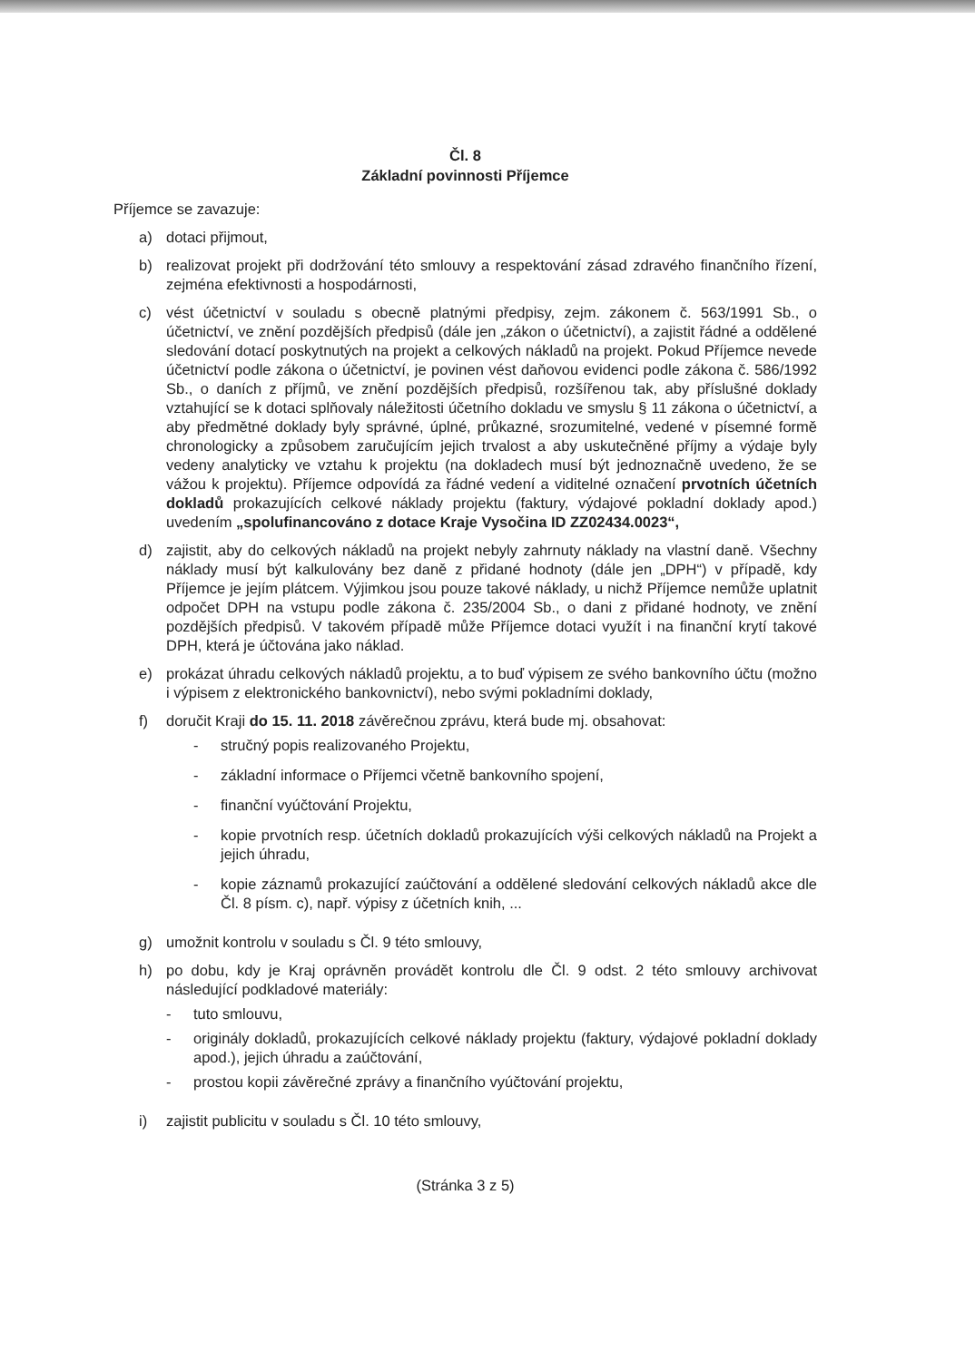Čl. 8
Základní povinnosti Příjemce
Příjemce se zavazuje:
a) dotaci přijmout,
b) realizovat projekt při dodržování této smlouvy a respektování zásad zdravého finančního řízení, zejména efektivnosti a hospodárnosti,
c) vést účetnictví v souladu s obecně platnými předpisy, zejm. zákonem č. 563/1991 Sb., o účetnictví, ve znění pozdějších předpisů (dále jen „zákon o účetnictví), a zajistit řádné a oddělené sledování dotací poskytnutých na projekt a celkových nákladů na projekt. Pokud Příjemce nevede účetnictví podle zákona o účetnictví, je povinen vést daňovou evidenci podle zákona č. 586/1992 Sb., o daních z příjmů, ve znění pozdějších předpisů, rozšířenou tak, aby příslušné doklady vztahující se k dotaci splňovaly náležitosti účetního dokladu ve smyslu § 11 zákona o účetnictví, a aby předmětné doklady byly správné, úplné, průkazné, srozumitelné, vedené v písemné formě chronologicky a způsobem zaručujícím jejich trvalost a aby uskutečněné příjmy a výdaje byly vedeny analyticky ve vztahu k projektu (na dokladech musí být jednoznačně uvedeno, že se vážou k projektu). Příjemce odpovídá za řádné vedení a viditelné označení prvotních účetních dokladů prokazujících celkové náklady projektu (faktury, výdajové pokladní doklady apod.) uvedením „spolufinancováno z dotace Kraje Vysočina ID ZZ02434.0023“,
d) zajistit, aby do celkových nákladů na projekt nebyly zahrnuty náklady na vlastní daně. Všechny náklady musí být kalkulovány bez daně z přidané hodnoty (dále jen „DPH“) v případě, kdy Příjemce je jejím plátcem. Výjimkou jsou pouze takové náklady, u nichž Příjemce nemůže uplatnit odpočet DPH na vstupu podle zákona č. 235/2004 Sb., o dani z přidané hodnoty, ve znění pozdějších předpisů. V takovém případě může Příjemce dotaci využít i na finanční krytí takové DPH, která je účtována jako náklad.
e) prokázat úhradu celkových nákladů projektu, a to buď výpisem ze svého bankovního účtu (možno i výpisem z elektronického bankovnictví), nebo svými pokladními doklady,
f) doručit Kraji do 15. 11. 2018 závěrečnou zprávu, která bude mj. obsahovat:
- stručný popis realizovaného Projektu,
- základní informace o Příjemci včetně bankovního spojení,
- finanční vyúčtování Projektu,
- kopie prvotních resp. účetních dokladů prokazujících výši celkových nákladů na Projekt a jejich úhradu,
- kopie záznamů prokazující zaúčtování a oddělené sledování celkových nákladů akce dle Čl. 8 písm. c), např. výpisy z účetních knih, ...
g) umožnit kontrolu v souladu s Čl. 9 této smlouvy,
h) po dobu, kdy je Kraj oprávněn provádět kontrolu dle Čl. 9 odst. 2 této smlouvy archivovat následující podkladové materiály:
- tuto smlouvu,
- originály dokladů, prokazujících celkové náklady projektu (faktury, výdajové pokladní doklady apod.), jejich úhradu a zaúčtování,
- prostou kopii závěrečné zprávy a finančního vyúčtování projektu,
i) zajistit publicitu v souladu s Čl. 10 této smlouvy,
(Stránka 3 z 5)